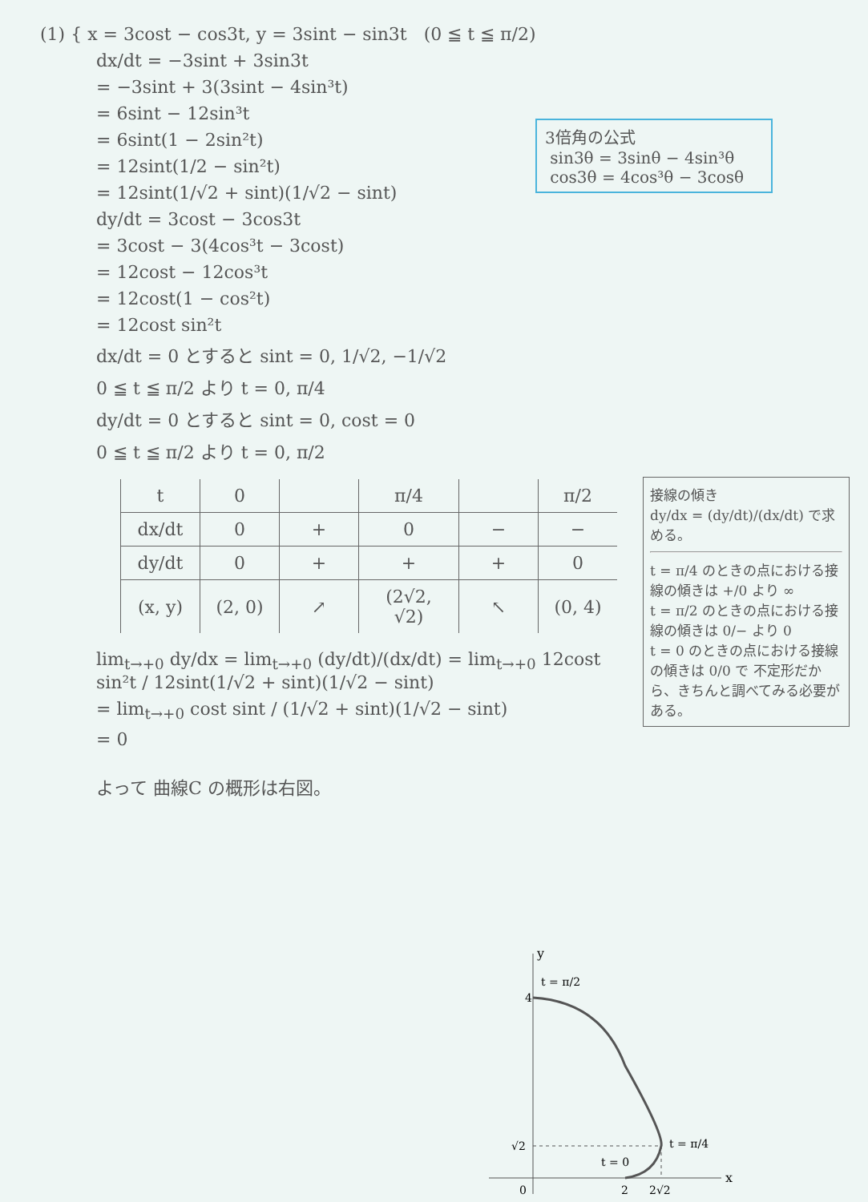(1) { x = 3cost − cos3t, y = 3sint − sin3t (0 ≦ t ≦ π/2)
dx/dt = −3sint + 3sin3t
= −3sint + 3(3sint − 4sin³t)
= 6sint − 12sin³t
= 6sint(1 − 2sin²t)
= 12sint(1/2 − sin²t)
= 12sint(1/√2 + sint)(1/√2 − sint)
dy/dt = 3cost − 3cos3t
= 3cost − 3(4cos³t − 3cost)
= 12cost − 12cos³t
= 12cost(1 − cos²t)
= 12cost sin²t
dx/dt = 0 とすると sint = 0, 1/√2, −1/√2
0 ≦ t ≦ π/2 より t = 0, π/4
dy/dt = 0 とすると sint = 0, cost = 0
0 ≦ t ≦ π/2 より t = 0, π/2
| t | 0 | | π/4 | | π/2 |
| dx/dt | 0 | + | 0 | − | − |
| dy/dt | 0 | + | + | + | 0 |
| (x, y) | (2, 0) | ↗ | (2√2, √2) | ↖ | (0, 4) |
lim<sub>t→+0</sub> dy/dx = lim<sub>t→+0</sub> (dy/dt)/(dx/dt) = lim<sub>t→+0</sub> 12cost sin²t / 12sint(1/√2 + sint)(1/√2 − sint)
= lim<sub>t→+0</sub> cost sint / (1/√2 + sint)(1/√2 − sint)
= 0
よって 曲線C の概形は右図。
3倍角の公式
sin3θ = 3sinθ − 4sin³θ
cos3θ = 4cos³θ − 3cosθ
接線の傾き
dy/dx = (dy/dt)/(dx/dt) で求める。
t = π/4 のときの点における接線の傾きは +/0 より ∞
t = π/2 のときの点における接線の傾きは 0/− より 0
t = 0 のときの点における接線の傾きは 0/0 で 不定形だから、きちんと調べてみる必要がある。
x
y
4
√2
0
2
2√2
t = π/2
t = π/4
t = 0